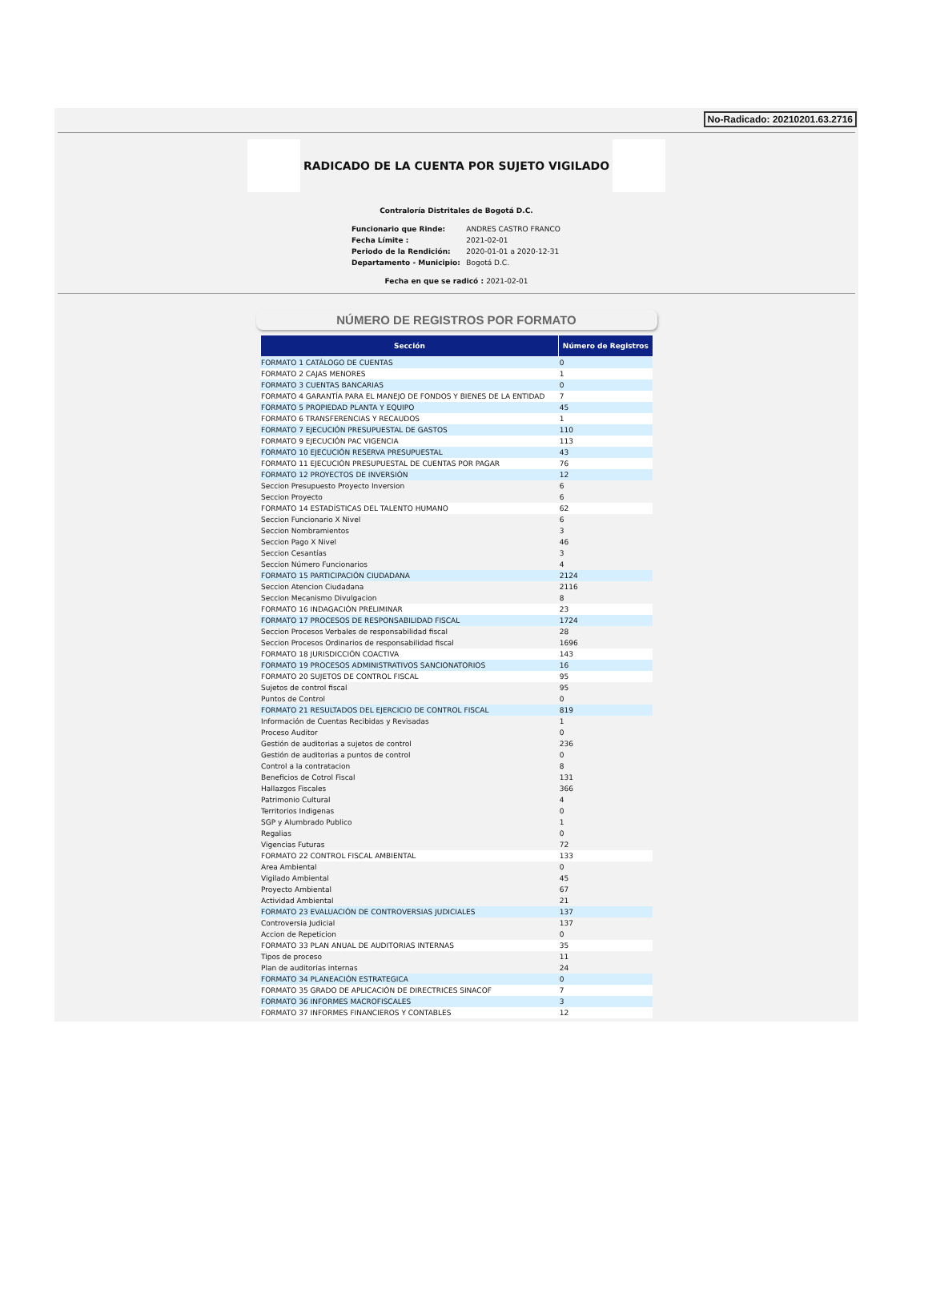No-Radicado: 20210201.63.2716
RADICADO DE LA CUENTA POR SUJETO VIGILADO
Contraloría Distritales de Bogotá D.C.
| Funcionario que Rinde: | ANDRES CASTRO FRANCO |
| Fecha Límite : | 2021-02-01 |
| Periodo de la Rendición: | 2020-01-01 a 2020-12-31 |
| Departamento - Municipio: | Bogotá D.C. |
Fecha en que se radicó : 2021-02-01
NÚMERO DE REGISTROS POR FORMATO
| Sección | Número de Registros |
| --- | --- |
| FORMATO 1 CATÁLOGO DE CUENTAS | 0 |
| FORMATO 2 CAJAS MENORES | 1 |
| FORMATO 3 CUENTAS BANCARIAS | 0 |
| FORMATO 4 GARANTÍA PARA EL MANEJO DE FONDOS Y BIENES DE LA ENTIDAD | 7 |
| FORMATO 5 PROPIEDAD PLANTA Y EQUIPO | 45 |
| FORMATO 6 TRANSFERENCIAS Y RECAUDOS | 1 |
| FORMATO 7 EJECUCIÓN PRESUPUESTAL DE GASTOS | 110 |
| FORMATO 9 EJECUCIÓN PAC VIGENCIA | 113 |
| FORMATO 10 EJECUCIÓN RESERVA PRESUPUESTAL | 43 |
| FORMATO 11 EJECUCIÓN PRESUPUESTAL DE CUENTAS POR PAGAR | 76 |
| FORMATO 12 PROYECTOS DE INVERSIÓN | 12 |
| Seccion Presupuesto Proyecto Inversion | 6 |
| Seccion Proyecto | 6 |
| FORMATO 14 ESTADÍSTICAS DEL TALENTO HUMANO | 62 |
| Seccion Funcionario X Nivel | 6 |
| Seccion Nombramientos | 3 |
| Seccion Pago X Nivel | 46 |
| Seccion Cesantías | 3 |
| Seccion Número Funcionarios | 4 |
| FORMATO 15 PARTICIPACIÓN CIUDADANA | 2124 |
| Seccion Atencion Ciudadana | 2116 |
| Seccion Mecanismo Divulgacion | 8 |
| FORMATO 16 INDAGACIÓN PRELIMINAR | 23 |
| FORMATO 17 PROCESOS DE RESPONSABILIDAD FISCAL | 1724 |
| Seccion Procesos Verbales de responsabilidad fiscal | 28 |
| Seccion Procesos Ordinarios de responsabilidad fiscal | 1696 |
| FORMATO 18 JURISDICCIÓN COACTIVA | 143 |
| FORMATO 19 PROCESOS ADMINISTRATIVOS SANCIONATORIOS | 16 |
| FORMATO 20 SUJETOS DE CONTROL FISCAL | 95 |
| Sujetos de control fiscal | 95 |
| Puntos de Control | 0 |
| FORMATO 21 RESULTADOS DEL EJERCICIO DE CONTROL FISCAL | 819 |
| Información de Cuentas Recibidas y Revisadas | 1 |
| Proceso Auditor | 0 |
| Gestión de auditorias a sujetos de control | 236 |
| Gestión de auditorias a puntos de control | 0 |
| Control a la contratacion | 8 |
| Beneficios de Cotrol Fiscal | 131 |
| Hallazgos Fiscales | 366 |
| Patrimonio Cultural | 4 |
| Territorios Indigenas | 0 |
| SGP y Alumbrado Publico | 1 |
| Regalias | 0 |
| Vigencias Futuras | 72 |
| FORMATO 22 CONTROL FISCAL AMBIENTAL | 133 |
| Area Ambiental | 0 |
| Vigilado Ambiental | 45 |
| Proyecto Ambiental | 67 |
| Actividad Ambiental | 21 |
| FORMATO 23 EVALUACIÓN DE CONTROVERSIAS JUDICIALES | 137 |
| Controversia Judicial | 137 |
| Accion de Repeticion | 0 |
| FORMATO 33 PLAN ANUAL DE AUDITORIAS INTERNAS | 35 |
| Tipos de proceso | 11 |
| Plan de auditorias internas | 24 |
| FORMATO 34 PLANEACIÓN ESTRATEGICA | 0 |
| FORMATO 35 GRADO DE APLICACIÓN DE DIRECTRICES SINACOF | 7 |
| FORMATO 36 INFORMES MACROFISCALES | 3 |
| FORMATO 37 INFORMES FINANCIEROS Y CONTABLES | 12 |